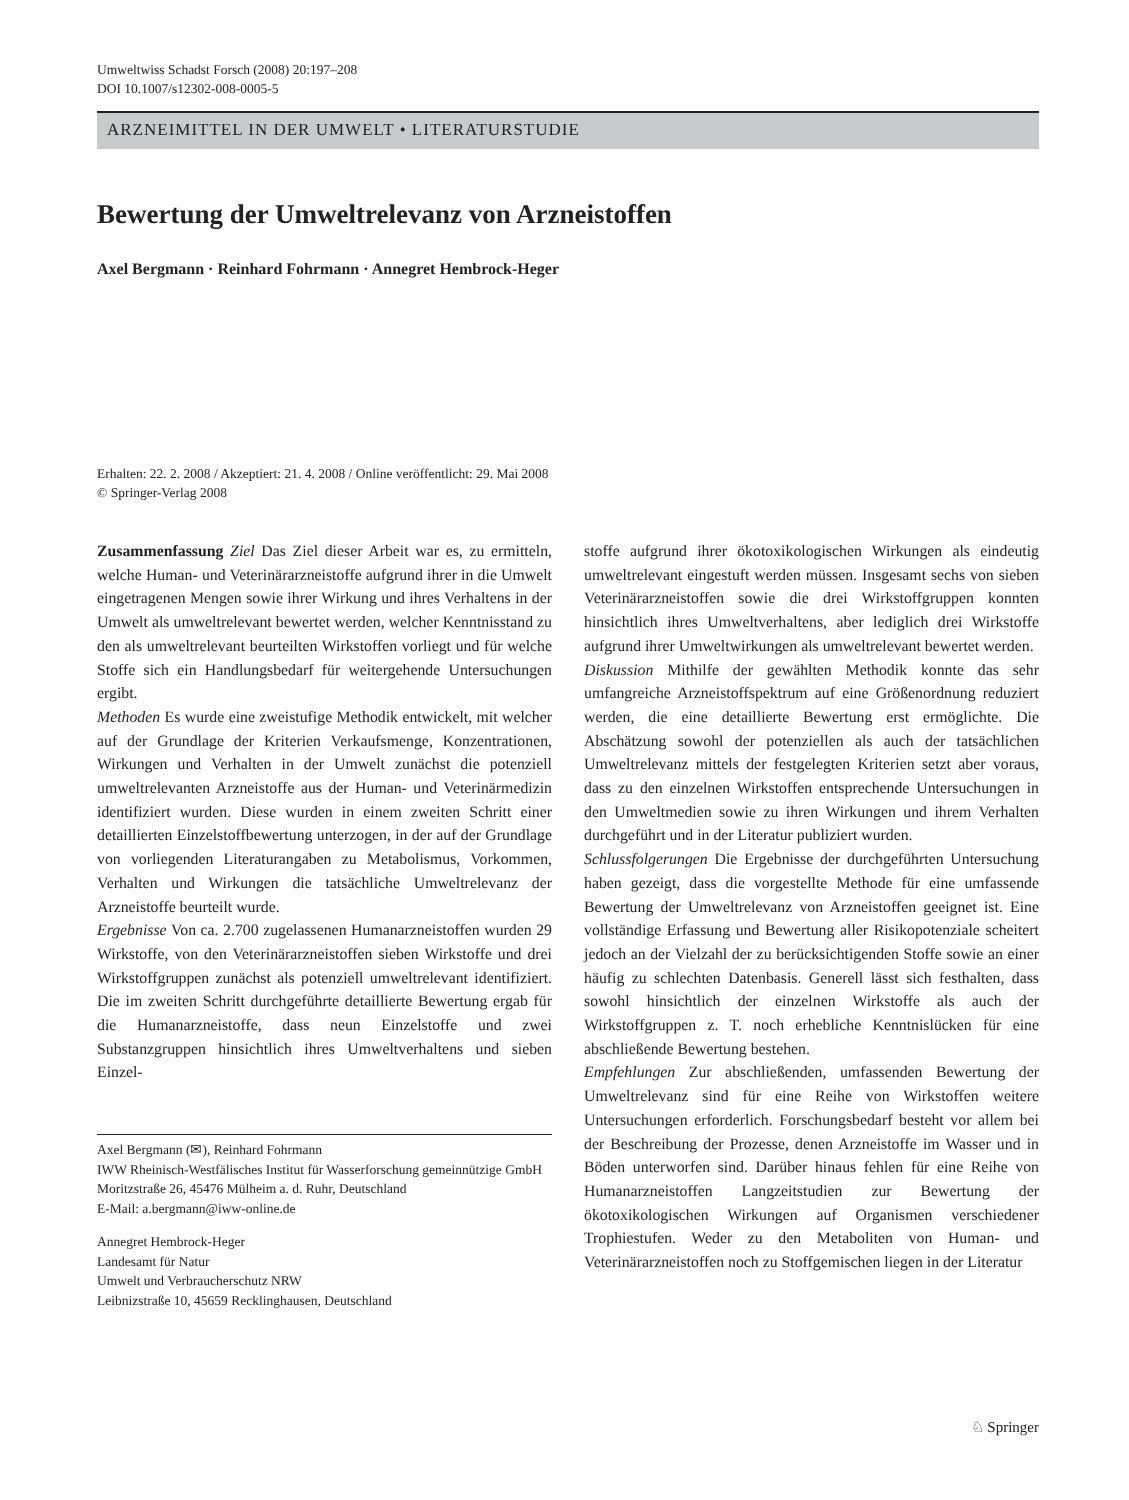Umweltwiss Schadst Forsch (2008) 20:197–208
DOI 10.1007/s12302-008-0005-5
ARZNEIMITTEL IN DER UMWELT • LITERATURSTUDIE
Bewertung der Umweltrelevanz von Arzneistoffen
Axel Bergmann · Reinhard Fohrmann · Annegret Hembrock-Heger
Erhalten: 22. 2. 2008 / Akzeptiert: 21. 4. 2008 / Online veröffentlicht: 29. Mai 2008
© Springer-Verlag 2008
Zusammenfassung Ziel Das Ziel dieser Arbeit war es, zu ermitteln, welche Human- und Veterinärarzneistoffe aufgrund ihrer in die Umwelt eingetragenen Mengen sowie ihrer Wirkung und ihres Verhaltens in der Umwelt als umweltrelevant bewertet werden, welcher Kenntnisstand zu den als umweltrelevant beurteilten Wirkstoffen vorliegt und für welche Stoffe sich ein Handlungsbedarf für weitergehende Untersuchungen ergibt.
Methoden Es wurde eine zweistufige Methodik entwickelt, mit welcher auf der Grundlage der Kriterien Verkaufsmenge, Konzentrationen, Wirkungen und Verhalten in der Umwelt zunächst die potenziell umweltrelevanten Arzneistoffe aus der Human- und Veterinärmedizin identifiziert wurden. Diese wurden in einem zweiten Schritt einer detaillierten Einzelstoffbewertung unterzogen, in der auf der Grundlage von vorliegenden Literaturangaben zu Metabolismus, Vorkommen, Verhalten und Wirkungen die tatsächliche Umweltrelevanz der Arzneistoffe beurteilt wurde.
Ergebnisse Von ca. 2.700 zugelassenen Humanarzneistoffen wurden 29 Wirkstoffe, von den Veterinärarzneistoffen sieben Wirkstoffe und drei Wirkstoffgruppen zunächst als potenziell umweltrelevant identifiziert. Die im zweiten Schritt durchgeführte detaillierte Bewertung ergab für die Humanarzneistoffe, dass neun Einzelstoffe und zwei Substanzgruppen hinsichtlich ihres Umweltverhaltens und sieben Einzel-
Axel Bergmann (✉), Reinhard Fohrmann
IWW Rheinisch-Westfälisches Institut für Wasserforschung gemeinnützige GmbH
Moritzstraße 26, 45476 Mülheim a. d. Ruhr, Deutschland
E-Mail: a.bergmann@iww-online.de
Annegret Hembrock-Heger
Landesamt für Natur
Umwelt und Verbraucherschutz NRW
Leibnizstraße 10, 45659 Recklinghausen, Deutschland
stoffe aufgrund ihrer ökotoxikologischen Wirkungen als eindeutig umweltrelevant eingestuft werden müssen. Insgesamt sechs von sieben Veterinärarzneistoffen sowie die drei Wirkstoffgruppen konnten hinsichtlich ihres Umweltverhaltens, aber lediglich drei Wirkstoffe aufgrund ihrer Umweltwirkungen als umweltrelevant bewertet werden.
Diskussion Mithilfe der gewählten Methodik konnte das sehr umfangreiche Arzneistoffspektrum auf eine Größenordnung reduziert werden, die eine detaillierte Bewertung erst ermöglichte. Die Abschätzung sowohl der potenziellen als auch der tatsächlichen Umweltrelevanz mittels der festgelegten Kriterien setzt aber voraus, dass zu den einzelnen Wirkstoffen entsprechende Untersuchungen in den Umweltmedien sowie zu ihren Wirkungen und ihrem Verhalten durchgeführt und in der Literatur publiziert wurden.
Schlussfolgerungen Die Ergebnisse der durchgeführten Untersuchung haben gezeigt, dass die vorgestellte Methode für eine umfassende Bewertung der Umweltrelevanz von Arzneistoffen geeignet ist. Eine vollständige Erfassung und Bewertung aller Risikopotenziale scheitert jedoch an der Vielzahl der zu berücksichtigenden Stoffe sowie an einer häufig zu schlechten Datenbasis. Generell lässt sich festhalten, dass sowohl hinsichtlich der einzelnen Wirkstoffe als auch der Wirkstoffgruppen z. T. noch erhebliche Kenntnislücken für eine abschließende Bewertung bestehen.
Empfehlungen Zur abschließenden, umfassenden Bewertung der Umweltrelevanz sind für eine Reihe von Wirkstoffen weitere Untersuchungen erforderlich. Forschungsbedarf besteht vor allem bei der Beschreibung der Prozesse, denen Arzneistoffe im Wasser und in Böden unterworfen sind. Darüber hinaus fehlen für eine Reihe von Humanarzneistoffen Langzeitstudien zur Bewertung der ökotoxikologischen Wirkungen auf Organismen verschiedener Trophiestufen. Weder zu den Metaboliten von Human- und Veterinärarzneistoffen noch zu Stoffgemischen liegen in der Literatur
♘ Springer